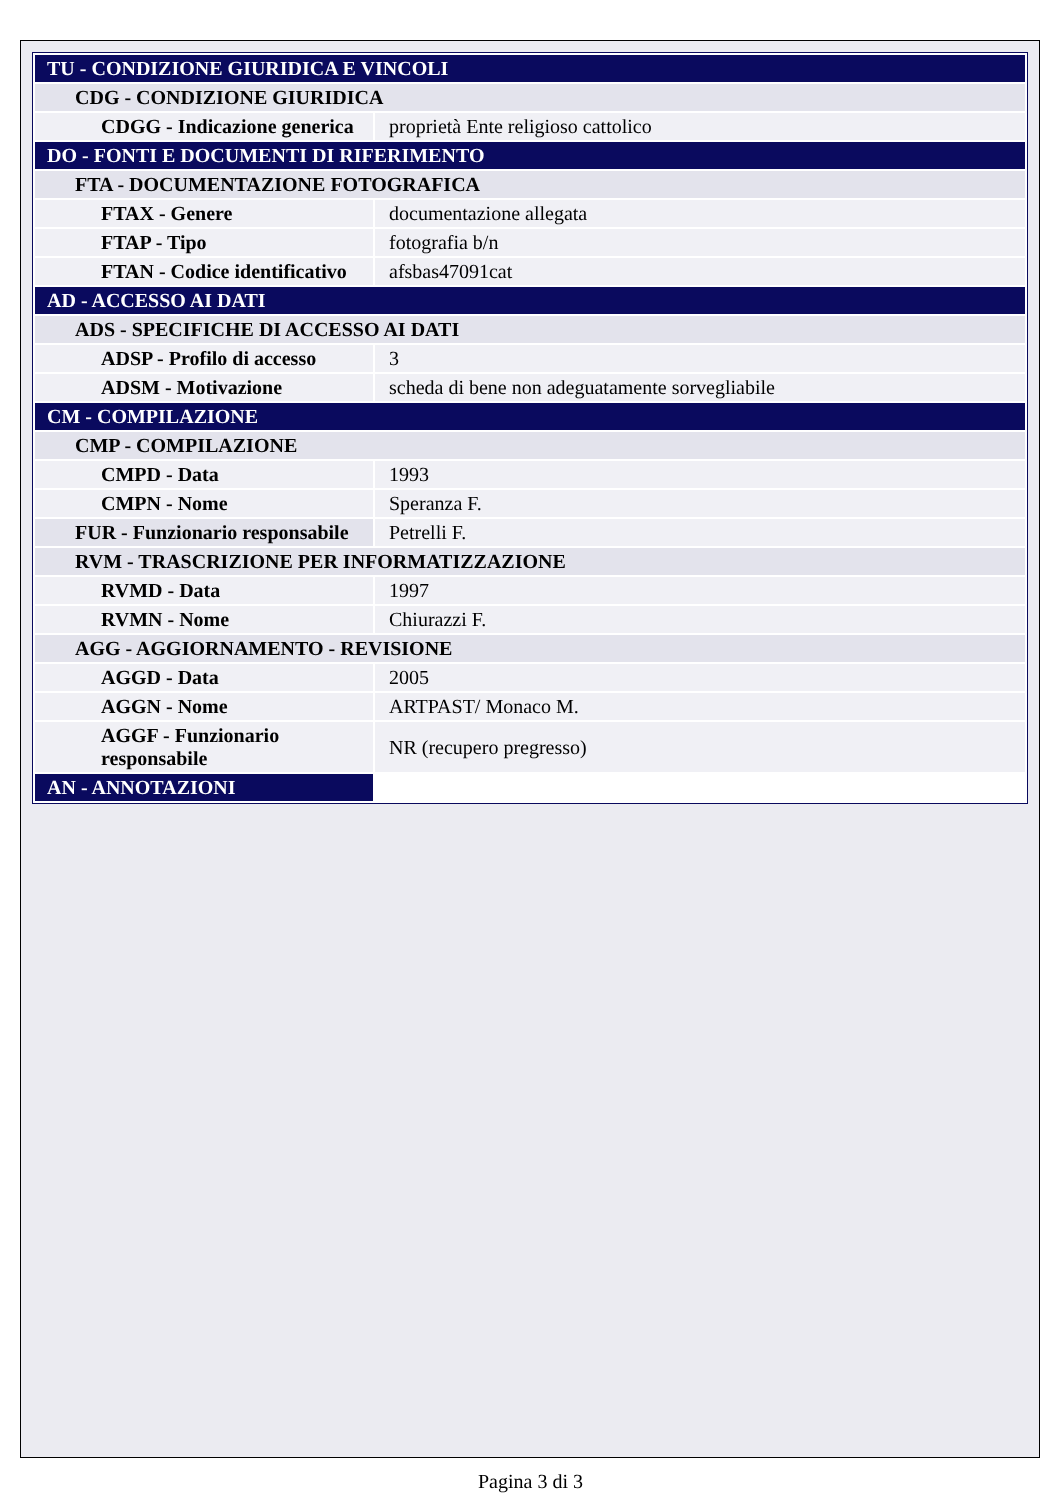| TU - CONDIZIONE GIURIDICA E VINCOLI | |
| CDG - CONDIZIONE GIURIDICA | |
| CDGG - Indicazione generica | proprietà Ente religioso cattolico |
| DO - FONTI E DOCUMENTI DI RIFERIMENTO | |
| FTA - DOCUMENTAZIONE FOTOGRAFICA | |
| FTAX - Genere | documentazione allegata |
| FTAP - Tipo | fotografia b/n |
| FTAN - Codice identificativo | afsbas47091cat |
| AD - ACCESSO AI DATI | |
| ADS - SPECIFICHE DI ACCESSO AI DATI | |
| ADSP - Profilo di accesso | 3 |
| ADSM - Motivazione | scheda di bene non adeguatamente sorvegliabile |
| CM - COMPILAZIONE | |
| CMP - COMPILAZIONE | |
| CMPD - Data | 1993 |
| CMPN - Nome | Speranza F. |
| FUR - Funzionario responsabile | Petrelli F. |
| RVM - TRASCRIZIONE PER INFORMATIZZAZIONE | |
| RVMD - Data | 1997 |
| RVMN - Nome | Chiurazzi F. |
| AGG - AGGIORNAMENTO - REVISIONE | |
| AGGD - Data | 2005 |
| AGGN - Nome | ARTPAST/ Monaco M. |
| AGGF - Funzionario responsabile | NR (recupero pregresso) |
| AN - ANNOTAZIONI | |
Pagina 3 di 3